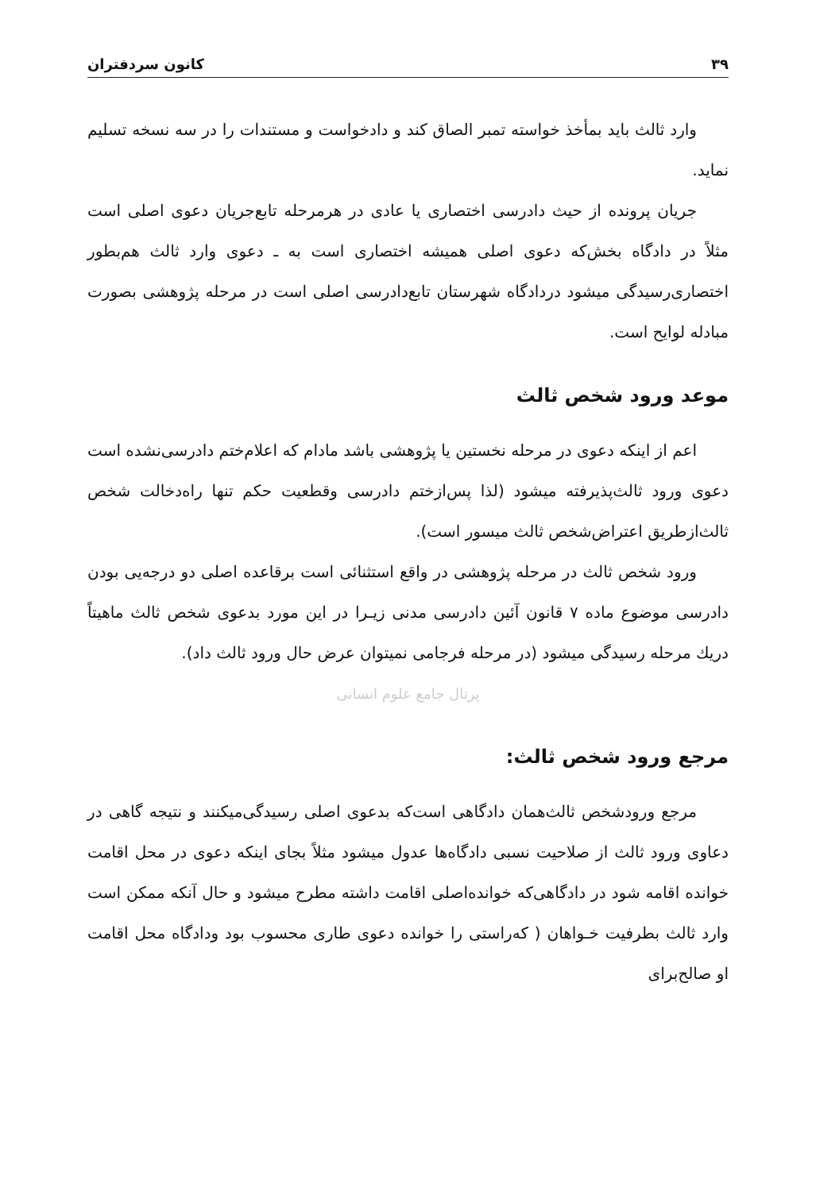۳۹ کانون سردفتران
وارد ثالث باید بمأخذ خواسته تمبر الصاق کند و دادخواست و مستندات را در سه نسخه تسلیم نماید.
جریان پرونده از حیث دادرسی اختصاری یا عادی در هرمرحله تابع‌جریان دعوی اصلی است مثلاً در دادگاه بخش‌که دعوی اصلی همیشه اختصاری است به ـ دعوی وارد ثالث هم‌بطور اختصاری‌رسیدگی میشود دردادگاه شهرستان تابع‌دادرسی اصلی است در مرحله پژوهشی بصورت مبادله لوایح است.
موعد ورود شخص ثالث
اعم از اینکه دعوی در مرحله نخستین یا پژوهشی باشد مادام که اعلام‌ختم دادرسی‌نشده است دعوی ورود ثالث‌پذیرفته میشود (لذا پس‌ازختم دادرسی وقطعیت حکم تنها راه‌دخالت شخص ثالث‌ازطریق اعتراض‌شخص ثالث میسور است).
ورود شخص ثالث در مرحله پژوهشی در واقع استثنائی است برقاعده اصلی دو درجه‌یی بودن دادرسی موضوع ماده ۷ قانون آئین دادرسی مدنی زیـرا در این مورد بدعوی شخص ثالث ماهیتاً دریك مرحله رسیدگی میشود (در مرحله فرجامی نمیتوان عرض حال ورود ثالث داد).
پرتال جامع علوم انسانی
مرجع ورود شخص ثالث:
مرجع ورودشخص ثالث‌همان دادگاهی است‌که بدعوی اصلی رسیدگی‌میکنند و نتیجه گاهی در دعاوی ورود ثالث از صلاحیت نسبی دادگاه‌ها عدول میشود مثلاً بجای اینکه دعوی در محل اقامت خوانده اقامه شود در دادگاهی‌که خوانده‌اصلی اقامت داشته مطرح میشود و حال آنکه ممکن است وارد ثالث بطرفیت خـواهان ( که‌راستی را خوانده دعوی طاری محسوب بود ودادگاه محل اقامت او صالح‌برای